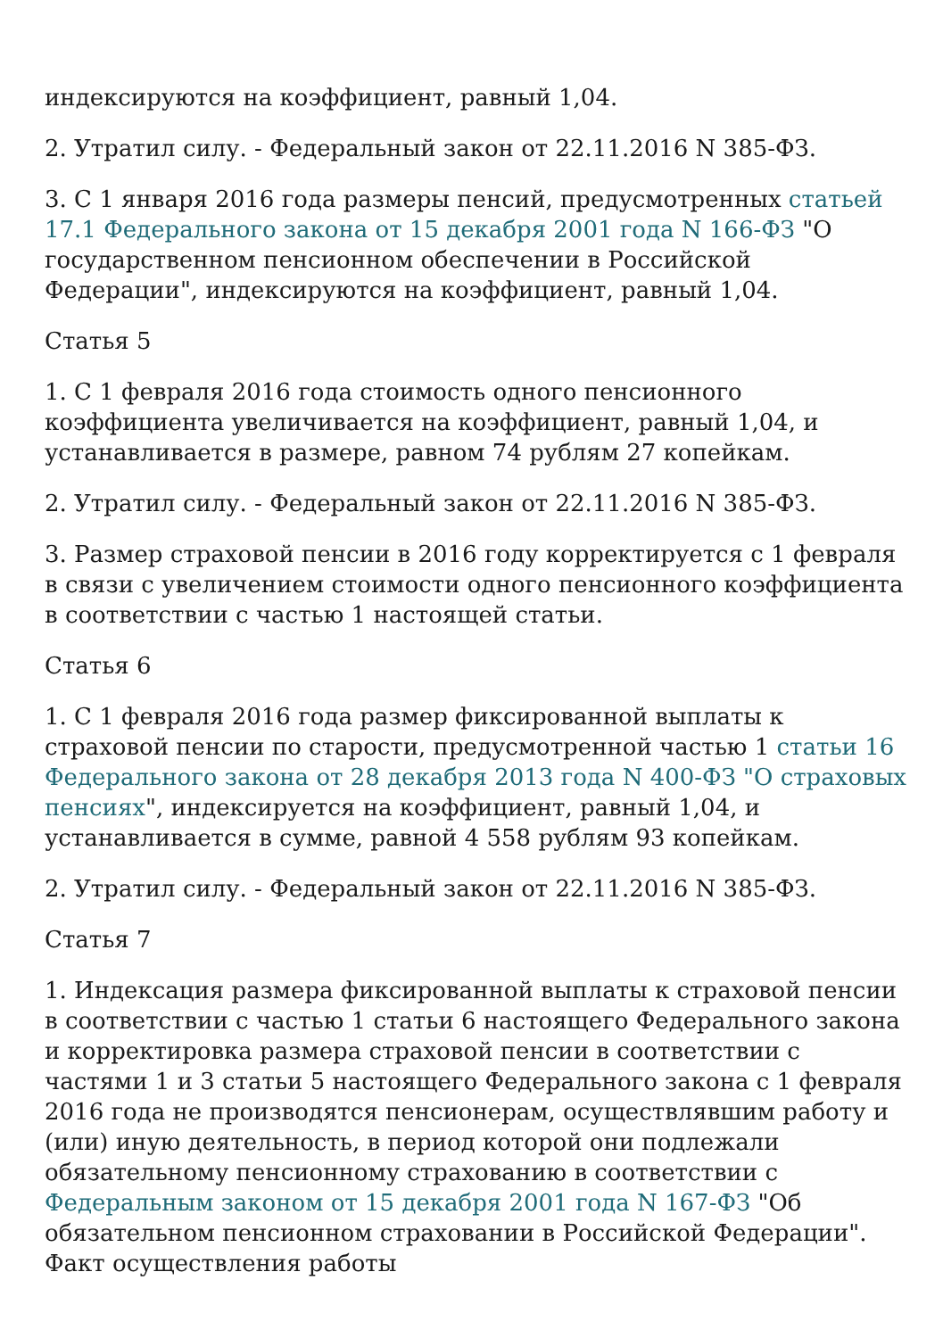индексируются на коэффициент, равный 1,04.
2. Утратил силу. - Федеральный закон от 22.11.2016 N 385-ФЗ.
3. С 1 января 2016 года размеры пенсий, предусмотренных статьей 17.1 Федерального закона от 15 декабря 2001 года N 166-ФЗ "О государственном пенсионном обеспечении в Российской Федерации", индексируются на коэффициент, равный 1,04.
Статья 5
1. С 1 февраля 2016 года стоимость одного пенсионного коэффициента увеличивается на коэффициент, равный 1,04, и устанавливается в размере, равном 74 рублям 27 копейкам.
2. Утратил силу. - Федеральный закон от 22.11.2016 N 385-ФЗ.
3. Размер страховой пенсии в 2016 году корректируется с 1 февраля в связи с увеличением стоимости одного пенсионного коэффициента в соответствии с частью 1 настоящей статьи.
Статья 6
1. С 1 февраля 2016 года размер фиксированной выплаты к страховой пенсии по старости, предусмотренной частью 1 статьи 16 Федерального закона от 28 декабря 2013 года N 400-ФЗ "О страховых пенсиях", индексируется на коэффициент, равный 1,04, и устанавливается в сумме, равной 4 558 рублям 93 копейкам.
2. Утратил силу. - Федеральный закон от 22.11.2016 N 385-ФЗ.
Статья 7
1. Индексация размера фиксированной выплаты к страховой пенсии в соответствии с частью 1 статьи 6 настоящего Федерального закона и корректировка размера страховой пенсии в соответствии с частями 1 и 3 статьи 5 настоящего Федерального закона с 1 февраля 2016 года не производятся пенсионерам, осуществлявшим работу и (или) иную деятельность, в период которой они подлежали обязательному пенсионному страхованию в соответствии с Федеральным законом от 15 декабря 2001 года N 167-ФЗ "Об обязательном пенсионном страховании в Российской Федерации". Факт осуществления работы